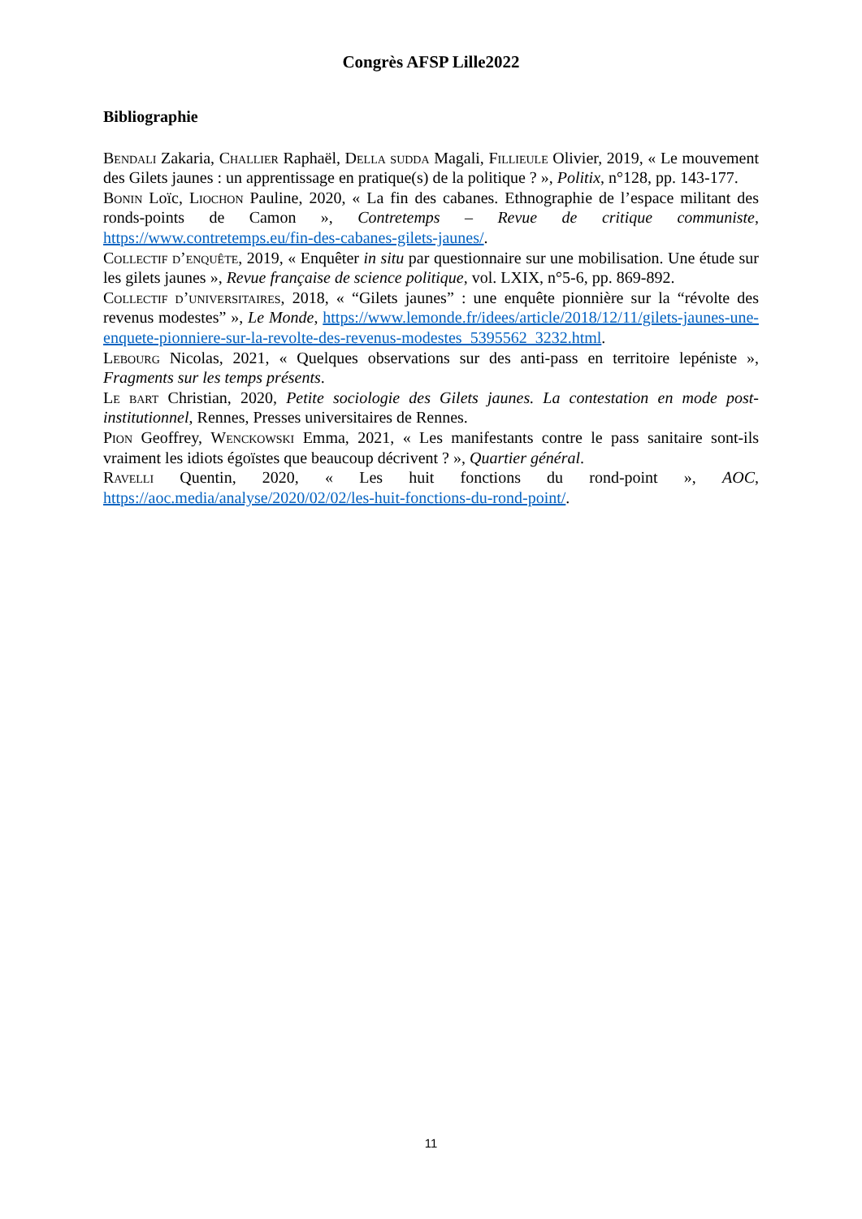Congrès AFSP Lille2022
Bibliographie
Bendali Zakaria, Challier Raphaël, Della sudda Magali, Fillieule Olivier, 2019, « Le mouvement des Gilets jaunes : un apprentissage en pratique(s) de la politique ? », Politix, n°128, pp. 143-177.
Bonin Loïc, Liochon Pauline, 2020, « La fin des cabanes. Ethnographie de l’espace militant des ronds-points de Camon », Contretemps – Revue de critique communiste, https://www.contretemps.eu/fin-des-cabanes-gilets-jaunes/.
Collectif d’enquête, 2019, « Enquêter in situ par questionnaire sur une mobilisation. Une étude sur les gilets jaunes », Revue française de science politique, vol. LXIX, n°5-6, pp. 869-892.
Collectif d’universitaires, 2018, « “Gilets jaunes” : une enquête pionnière sur la “révolte des revenus modestes” », Le Monde, https://www.lemonde.fr/idees/article/2018/12/11/gilets-jaunes-une-enquete-pionniere-sur-la-revolte-des-revenus-modestes_5395562_3232.html.
Lebourg Nicolas, 2021, « Quelques observations sur des anti-pass en territoire lepéniste », Fragments sur les temps présents.
Le bart Christian, 2020, Petite sociologie des Gilets jaunes. La contestation en mode post-institutionnel, Rennes, Presses universitaires de Rennes.
Pion Geoffrey, Wenckowski Emma, 2021, « Les manifestants contre le pass sanitaire sont-ils vraiment les idiots égoïstes que beaucoup décrivent ? », Quartier général.
Ravelli Quentin, 2020, « Les huit fonctions du rond-point », AOC, https://aoc.media/analyse/2020/02/02/les-huit-fonctions-du-rond-point/.
11